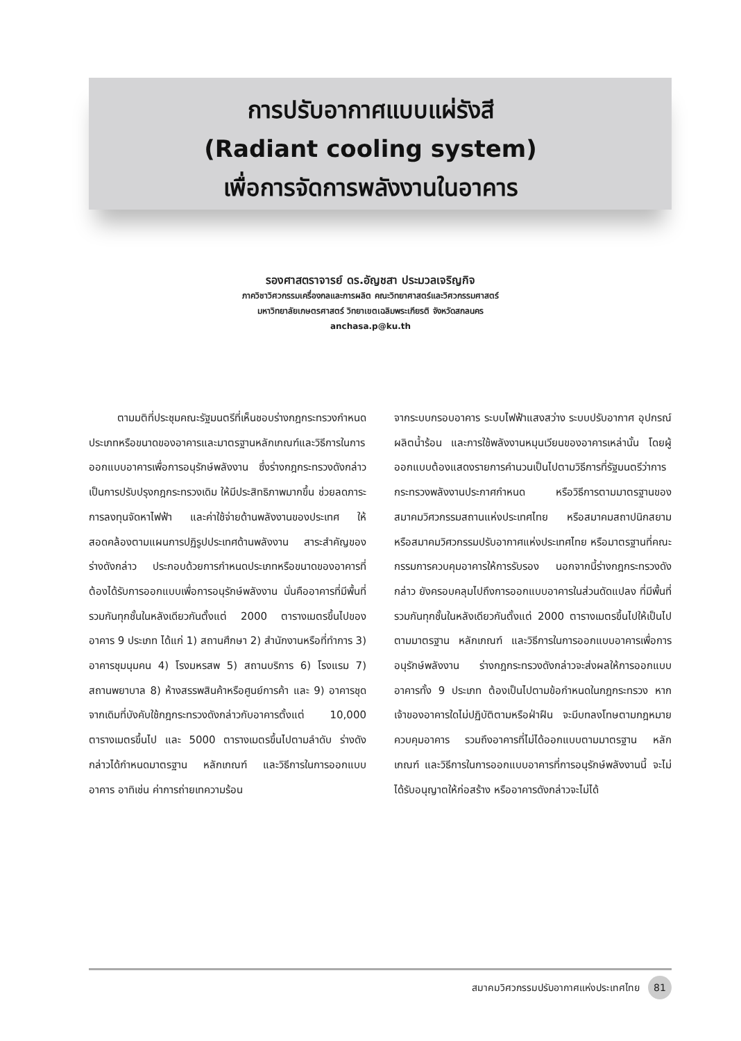การปรับอากาศแบบแผ่รังสี
(Radiant cooling system)
เพื่อการจัดการพลังงานในอาคาร
รองศาสตราจารย์ ดร.อัญชสา ประมวลเจริญกิจ
ภาควิชาวิศวกรรมเครื่องกลและการผลิต คณะวิทยาศาสตร์และวิศวกรรมศาสตร์
มหาวิทยาลัยเกษตรศาสตร์ วิทยาเขตเฉลิมพระเกียรติ จังหวัดสกลนคร
anchasa.p@ku.th
ตามมติที่ประชุมคณะรัฐมนตรีที่เห็นชอบร่างกฎกระทรวงกำหนดประเภทหรือขนาดของอาคารและมาตรฐานหลักเกณฑ์และวิธีการในการออกแบบอาคารเพื่อการอนุรักษ์พลังงาน ซึ่งร่างกฎกระทรวงดังกล่าวเป็นการปรับปรุงกฎกระทรวงเดิม ให้มีประสิทธิภาพมากขึ้น ช่วยลดภาระการลงทุนจัดหาไฟฟ้า และค่าใช้จ่ายด้านพลังงานของประเทศ ให้สอดคล้องตามแผนการปฏิรูปประเทศด้านพลังงาน สาระสำคัญของร่างดังกล่าว ประกอบด้วยการกำหนดประเภทหรือขนาดของอาคารที่ต้องได้รับการออกแบบเพื่อการอนุรักษ์พลังงาน นั่นคืออาคารที่มีพื้นที่รวมกันทุกชั้นในหลังเดียวกันตั้งแต่ 2000 ตารางเมตรขึ้นไปของอาคาร 9 ประเภท ได้แก่ 1) สถานศึกษา 2) สำนักงานหรือที่ทำการ 3) อาคารชุมนุมคน 4) โรงมหรสพ 5) สถานบริการ 6) โรงแรม 7) สถานพยาบาล 8) ห้างสรรพสินค้าหรือศูนย์การค้า และ 9) อาคารชุด จากเดิมที่บังคับใช้กฎกระทรวงดังกล่าวกับอาคารตั้งแต่ 10,000 ตารางเมตรขึ้นไป และ 5000 ตารางเมตรขึ้นไปตามลำดับ ร่างดังกล่าวได้กำหนดมาตรฐาน หลักเกณฑ์ และวิธีการในการออกแบบอาคาร อาทิเช่น ค่าการถ่ายเทความร้อน
จากระบบกรอบอาคาร ระบบไฟฟ้าแสงสว่าง ระบบปรับอากาศ อุปกรณ์ผลิตน้ำร้อน และการใช้พลังงานหมุนเวียนของอาคารเหล่านั้น โดยผู้ออกแบบต้องแสดงรายการคำนวนเป็นไปตามวิธีการที่รัฐมนตรีว่าการกระทรวงพลังงานประกาศกำหนด หรือวิธีการตามมาตรฐานของสมาคมวิศวกรรมสถานแห่งประเทศไทย หรือสมาคมสถาปนิกสยาม หรือสมาคมวิศวกรรมปรับอากาศแห่งประเทศไทย หรือมาตรฐานที่คณะกรรมการควบคุมอาคารให้การรับรอง นอกจากนี้ร่างกฎกระทรวงดังกล่าว ยังครอบคลุมไปถึงการออกแบบอาคารในส่วนดัดแปลง ที่มีพื้นที่รวมกันทุกชั้นในหลังเดียวกันตั้งแต่ 2000 ตารางเมตรขึ้นไปให้เป็นไปตามมาตรฐาน หลักเกณฑ์ และวิธีการในการออกแบบอาคารเพื่อการอนุรักษ์พลังงาน ร่างกฎกระทรวงดังกล่าวจะส่งผลให้การออกแบบอาคารทั้ง 9 ประเภท ต้องเป็นไปตามข้อกำหนดในกฎกระทรวง หากเจ้าของอาคารใดไม่ปฏิบัติตามหรือฝ่าฝืน จะมีบทลงโทษตามกฎหมายควบคุมอาคาร รวมถึงอาคารที่ไม่ได้ออกแบบตามมาตรฐาน หลักเกณฑ์ และวิธีการในการออกแบบอาคารที่การอนุรักษ์พลังงานนี้ จะไม่ได้รับอนุญาตให้ก่อสร้าง หรืออาคารดังกล่าวจะไม่ได้
สมาคมวิศวกรรมปรับอากาศแห่งประเทศไทย 81